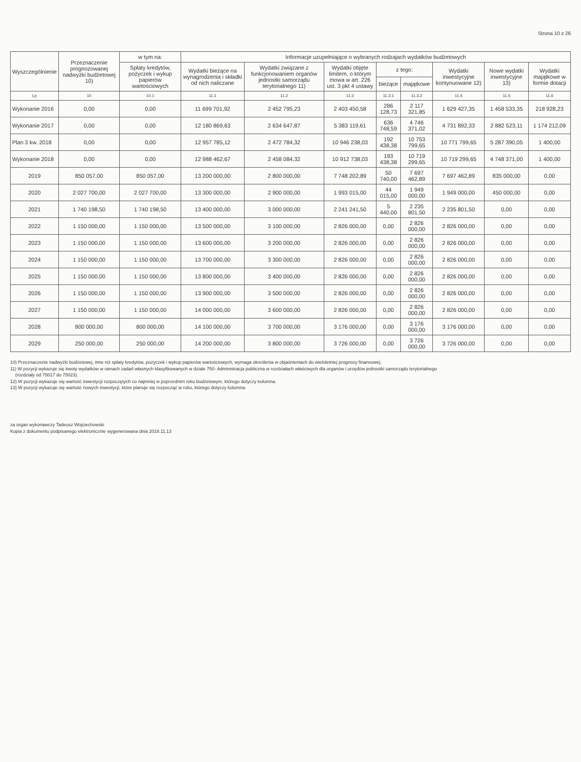Strona 10 z 26
| Wyszczególnienie | Przeznaczenie prognozowanej nadwyżki budżetowej 10) | w tym na: | Informacje uzupełniające o wybranych rodzajach wydatków budżetowych | | | | | | | |
| --- | --- | --- | --- | --- | --- | --- | --- | --- | --- | --- |
| | | Spłaty kredytów, pożyczek i wykup papierów wartościowych | Wydatki bieżące na wynagrodzenia i składki od nich naliczane | Wydatki związane z funkcjonowaniem organów jednostki samorządu terytorialnego 11) | Wydatki objęte limitem, o którym mowa w art. 226 ust. 3 pkt 4 ustawy | z tego: | | Wydatki inwestycyjne kontynuowane 12) | Nowe wydatki inwestycyjne 13) | Wydatki majątkowe w formie dotacji |
| | | | | | | bieżące | majątkowe | | | |
| Lp | 10 | 10.1 | 11.1 | 11.2 | 11.3 | 11.3.1 | 11.3.2 | 11.4 | 11.5 | 11.6 |
| Wykonanie 2016 | 0,00 | 0,00 | 11 699 701,92 | 2 452 795,23 | 2 403 450,58 | 286 128,73 | 2 117 321,85 | 1 629 427,35 | 1 458 533,35 | 218 928,23 |
| Wykonanie 2017 | 0,00 | 0,00 | 12 180 869,63 | 2 634 647,87 | 5 383 119,61 | 636 748,59 | 4 746 371,02 | 4 731 892,33 | 2 882 523,11 | 1 174 212,09 |
| Plan 3 kw. 2018 | 0,00 | 0,00 | 12 957 785,12 | 2 472 784,32 | 10 946 238,03 | 192 438,38 | 10 753 799,65 | 10 771 799,65 | 5 287 390,05 | 1 400,00 |
| Wykonanie 2018 | 0,00 | 0,00 | 12 988 462,67 | 2 458 084,32 | 10 912 738,03 | 193 438,38 | 10 719 299,65 | 10 719 299,65 | 4 748 371,00 | 1 400,00 |
| 2019 | 850 057,00 | 850 057,00 | 13 200 000,00 | 2 800 000,00 | 7 748 202,89 | 50 740,00 | 7 697 462,89 | 7 697 462,89 | 835 000,00 | 0,00 |
| 2020 | 2 027 700,00 | 2 027 700,00 | 13 300 000,00 | 2 900 000,00 | 1 993 015,00 | 44 015,00 | 1 949 000,00 | 1 949 000,00 | 450 000,00 | 0,00 |
| 2021 | 1 740 198,50 | 1 740 198,50 | 13 400 000,00 | 3 000 000,00 | 2 241 241,50 | 5 440,00 | 2 235 801,50 | 2 235 801,50 | 0,00 | 0,00 |
| 2022 | 1 150 000,00 | 1 150 000,00 | 13 500 000,00 | 3 100 000,00 | 2 826 000,00 | 0,00 | 2 826 000,00 | 2 826 000,00 | 0,00 | 0,00 |
| 2023 | 1 150 000,00 | 1 150 000,00 | 13 600 000,00 | 3 200 000,00 | 2 826 000,00 | 0,00 | 2 826 000,00 | 2 826 000,00 | 0,00 | 0,00 |
| 2024 | 1 150 000,00 | 1 150 000,00 | 13 700 000,00 | 3 300 000,00 | 2 826 000,00 | 0,00 | 2 826 000,00 | 2 826 000,00 | 0,00 | 0,00 |
| 2025 | 1 150 000,00 | 1 150 000,00 | 13 800 000,00 | 3 400 000,00 | 2 826 000,00 | 0,00 | 2 826 000,00 | 2 826 000,00 | 0,00 | 0,00 |
| 2026 | 1 150 000,00 | 1 150 000,00 | 13 900 000,00 | 3 500 000,00 | 2 826 000,00 | 0,00 | 2 826 000,00 | 2 826 000,00 | 0,00 | 0,00 |
| 2027 | 1 150 000,00 | 1 150 000,00 | 14 000 000,00 | 3 600 000,00 | 2 826 000,00 | 0,00 | 2 826 000,00 | 2 826 000,00 | 0,00 | 0,00 |
| 2028 | 800 000,00 | 800 000,00 | 14 100 000,00 | 3 700 000,00 | 3 176 000,00 | 0,00 | 3 176 000,00 | 3 176 000,00 | 0,00 | 0,00 |
| 2029 | 250 000,00 | 250 000,00 | 14 200 000,00 | 3 800 000,00 | 3 726 000,00 | 0,00 | 3 726 000,00 | 3 726 000,00 | 0,00 | 0,00 |
10) Przeznaczenie nadwyżki budżetowej, inne niż spłaty kredytów, pożyczek i wykup papierów wartościowych, wymaga określenia w objaśnieniach do wieloletniej prognozy finansowej.
11) W pozycji wykazuje się kwoty wydatków w ramach zadań własnych klasyfikowanych w dziale 750- Administracja publiczna w rozdziałach właściwych dla organów i urzędów jednostki samorządu terytorialnego
(rozdziały od 75017 do 75023).
12) W pozycji wykazuje się wartość inwestycji rozpoczętych co najmniej w poprzednim roku budżetowym, którego dotyczy kolumna.
13) W pozycji wykazuje się wartość nowych inwestycji, które planuje się rozpocząć w roku, którego dotyczy kolumna.
za organ wykonawczy Tadeusz Wojciechowski
Kopia z dokumentu podpisanego elektronicznie wygenerowana dnia 2018.11.13